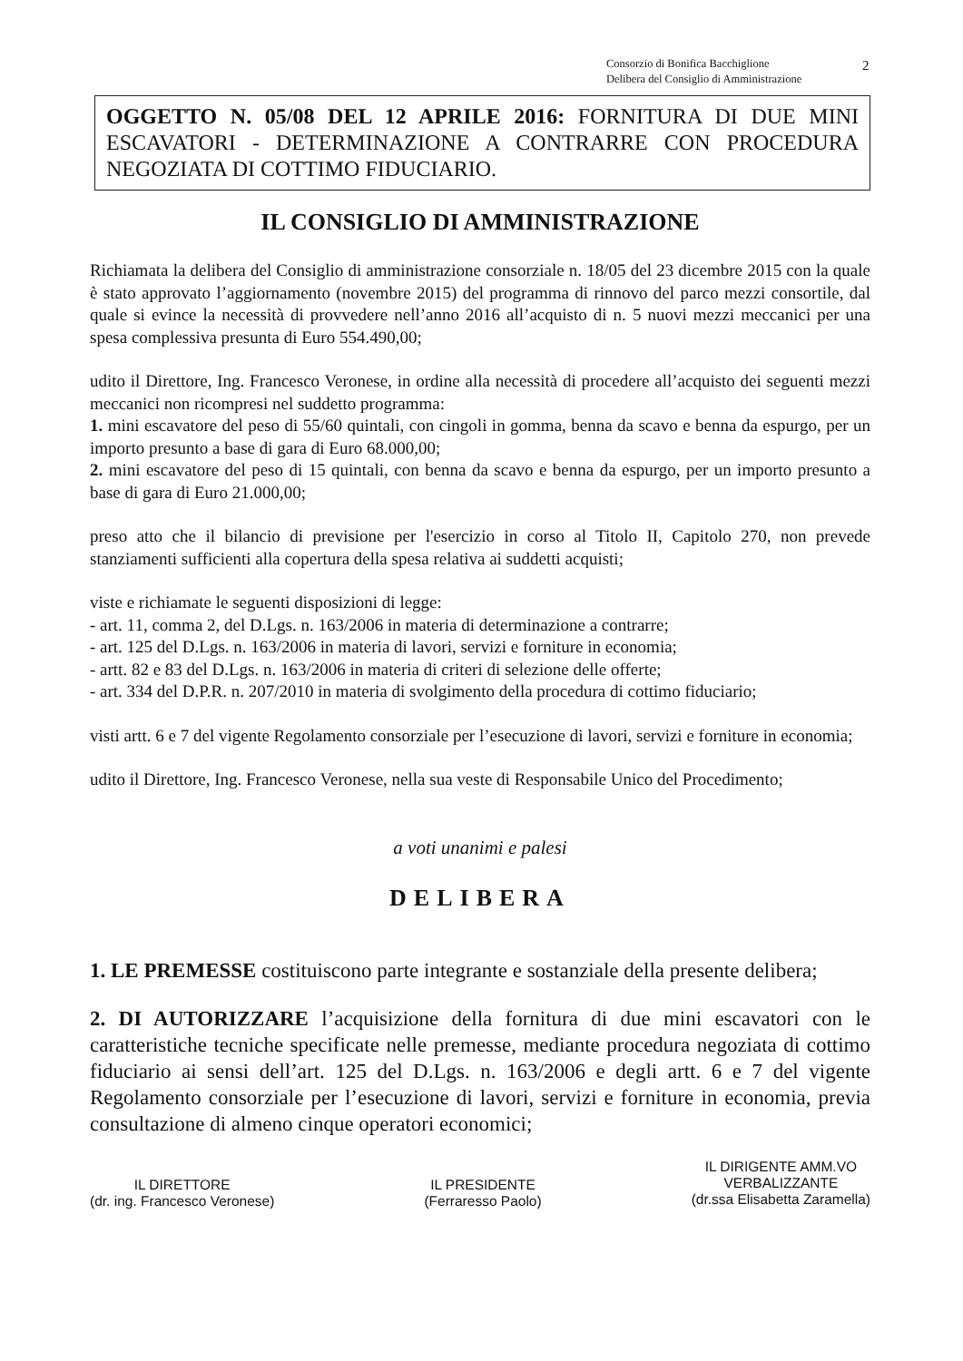Consorzio di Bonifica Bacchiglione
Delibera del Consiglio di Amministrazione
2
OGGETTO N. 05/08 DEL 12 APRILE 2016: FORNITURA DI DUE MINI ESCAVATORI - DETERMINAZIONE A CONTRARRE CON PROCEDURA NEGOZIATA DI COTTIMO FIDUCIARIO.
IL CONSIGLIO DI AMMINISTRAZIONE
Richiamata la delibera del Consiglio di amministrazione consorziale n. 18/05 del 23 dicembre 2015 con la quale è stato approvato l’aggiornamento (novembre 2015) del programma di rinnovo del parco mezzi consortile, dal quale si evince la necessità di provvedere nell’anno 2016 all’acquisto di n. 5 nuovi mezzi meccanici per una spesa complessiva presunta di Euro 554.490,00;
udito il Direttore, Ing. Francesco Veronese, in ordine alla necessità di procedere all’acquisto dei seguenti mezzi meccanici non ricompresi nel suddetto programma:
1. mini escavatore del peso di 55/60 quintali, con cingoli in gomma, benna da scavo e benna da espurgo, per un importo presunto a base di gara di Euro 68.000,00;
2. mini escavatore del peso di 15 quintali, con benna da scavo e benna da espurgo, per un importo presunto a base di gara di Euro 21.000,00;
preso atto che il bilancio di previsione per l'esercizio in corso al Titolo II, Capitolo 270, non prevede stanziamenti sufficienti alla copertura della spesa relativa ai suddetti acquisti;
viste e richiamate le seguenti disposizioni di legge:
- art. 11, comma 2, del D.Lgs. n. 163/2006 in materia di determinazione a contrarre;
- art. 125 del D.Lgs. n. 163/2006 in materia di lavori, servizi e forniture in economia;
- artt. 82 e 83 del D.Lgs. n. 163/2006 in materia di criteri di selezione delle offerte;
- art. 334 del D.P.R. n. 207/2010 in materia di svolgimento della procedura di cottimo fiduciario;
visti artt. 6 e 7 del vigente Regolamento consorziale per l’esecuzione di lavori, servizi e forniture in economia;
udito il Direttore, Ing. Francesco Veronese, nella sua veste di Responsabile Unico del Procedimento;
a voti unanimi e palesi
DELIBERA
1. LE PREMESSE costituiscono parte integrante e sostanziale della presente delibera;
2. DI AUTORIZZARE l’acquisizione della fornitura di due mini escavatori con le caratteristiche tecniche specificate nelle premesse, mediante procedura negoziata di cottimo fiduciario ai sensi dell’art. 125 del D.Lgs. n. 163/2006 e degli artt. 6 e 7 del vigente Regolamento consorziale per l’esecuzione di lavori, servizi e forniture in economia, previa consultazione di almeno cinque operatori economici;
IL DIRETTORE
(dr. ing. Francesco Veronese)
IL PRESIDENTE
(Ferraresso Paolo)
IL DIRIGENTE AMM.VO
VERBALIZZANTE
(dr.ssa Elisabetta Zaramella)